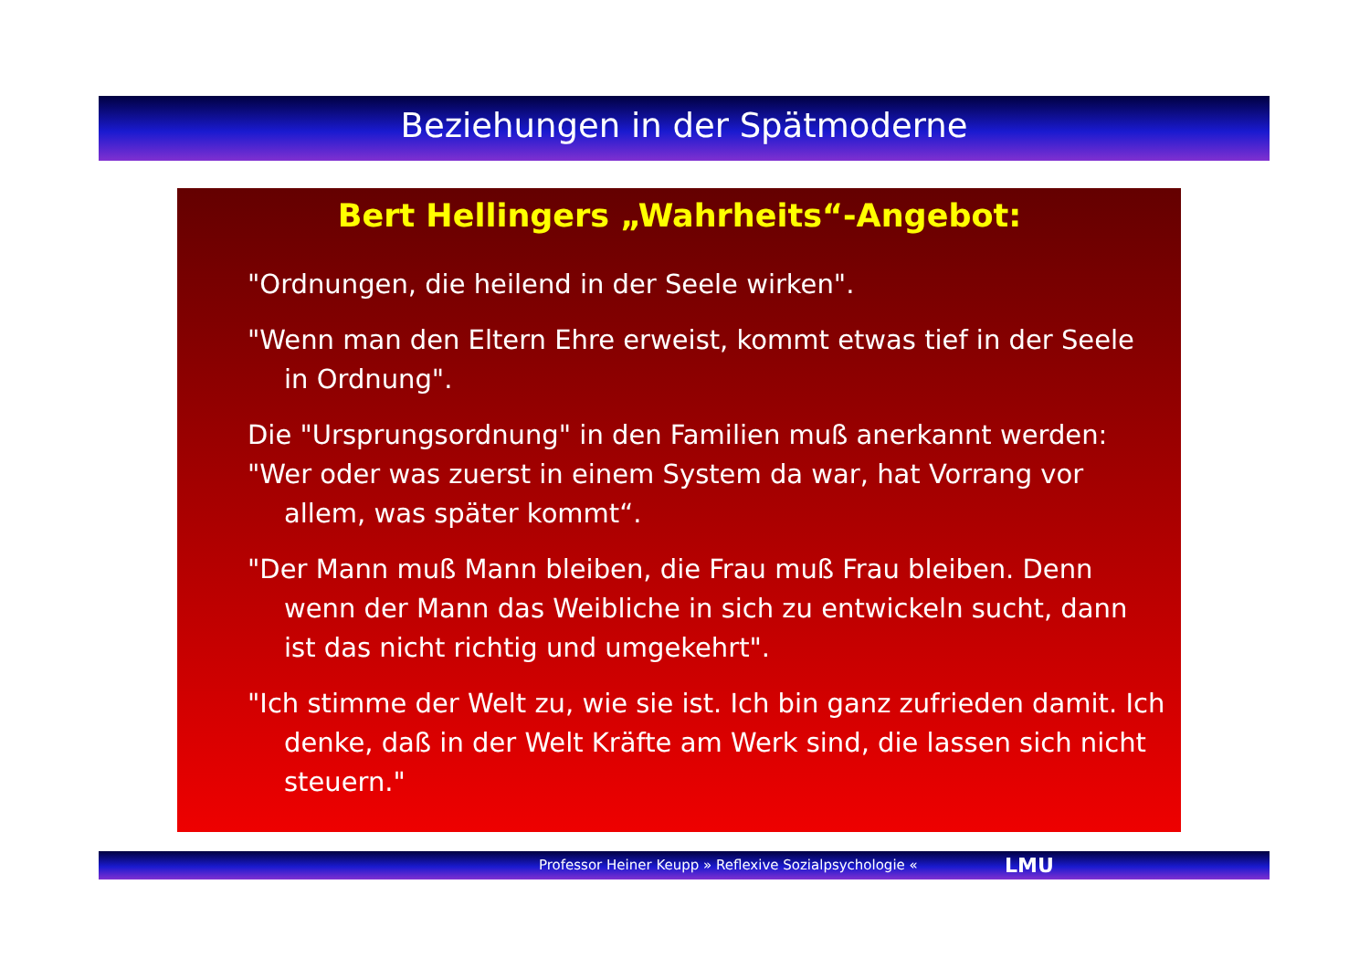Beziehungen in der Spätmoderne
Bert Hellingers „Wahrheits“-Angebot:
"Ordnungen, die heilend in der Seele wirken".
"Wenn man den Eltern Ehre erweist, kommt etwas tief in der Seele in Ordnung".
Die "Ursprungsordnung" in den Familien muß anerkannt werden:
"Wer oder was zuerst in einem System da war, hat Vorrang vor allem, was später kommt“.
"Der Mann muß Mann bleiben, die Frau muß Frau bleiben. Denn wenn der Mann das Weibliche in sich zu entwickeln sucht, dann ist das nicht richtig und umgekehrt".
"Ich stimme der Welt zu, wie sie ist. Ich bin ganz zufrieden damit. Ich denke, daß in der Welt Kräfte am Werk sind, die lassen sich nicht steuern."
Professor Heiner Keupp » Reflexive Sozialpsychologie « LMU